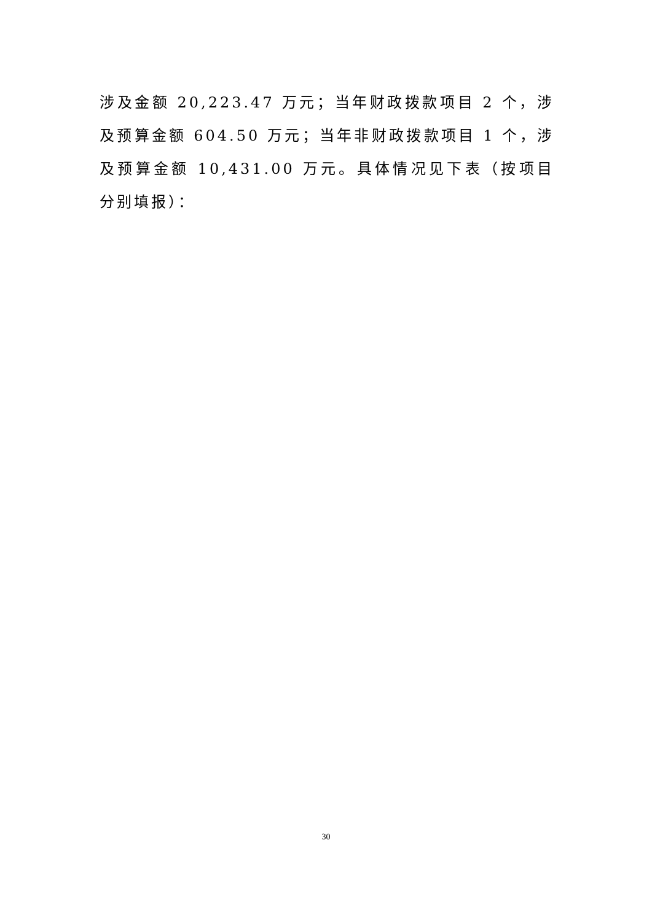涉及金额 20,223.47 万元；当年财政拨款项目 2 个，涉及预算金额 604.50 万元；当年非财政拨款项目 1 个，涉及预算金额 10,431.00 万元。具体情况见下表（按项目分别填报）：
30